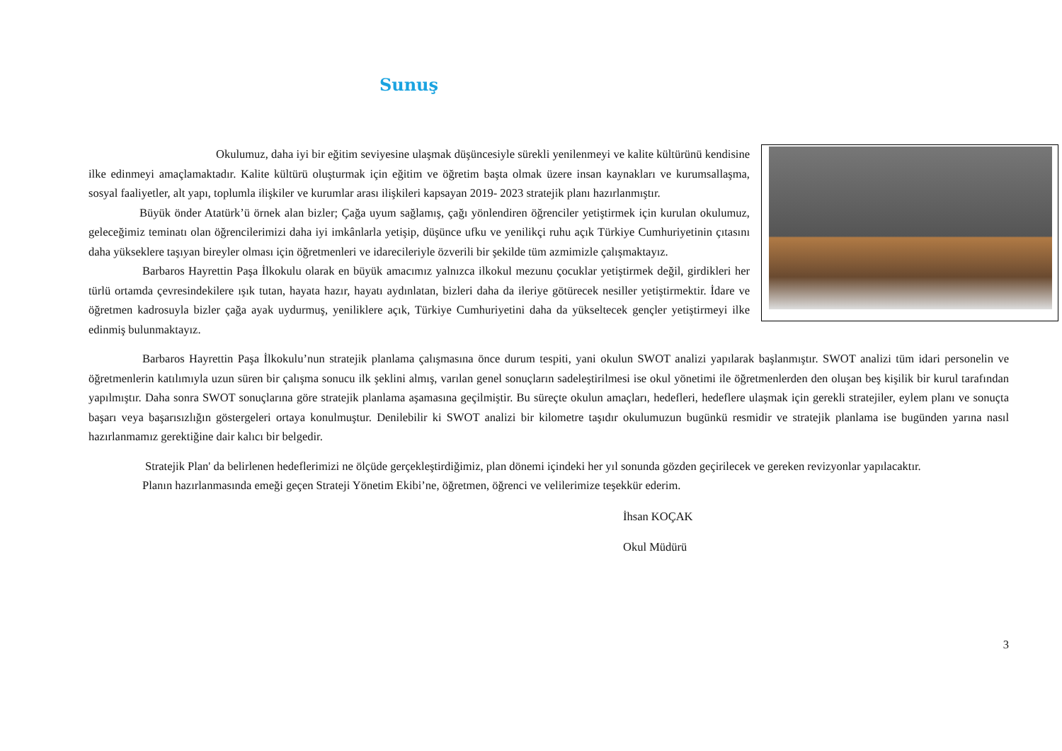Sunuş
Okulumuz, daha iyi bir eğitim seviyesine ulaşmak düşüncesiyle sürekli yenilenmeyi ve kalite kültürünü kendisine ilke edinmeyi amaçlamaktadır. Kalite kültürü oluşturmak için eğitim ve öğretim başta olmak üzere insan kaynakları ve kurumsallaşma, sosyal faaliyetler, alt yapı, toplumla ilişkiler ve kurumlar arası ilişkileri kapsayan 2019- 2023 stratejik planı hazırlanmıştır.
Büyük önder Atatürk’ü örnek alan bizler; Çağa uyum sağlamış, çağı yönlendiren öğrenciler yetiştirmek için kurulan okulumuz, geleceğimiz teminatı olan öğrencilerimizi daha iyi imkânlarla yetişip, düşünce ufku ve yenilikçi ruhu açık Türkiye Cumhuriyetinin çıtasını daha yükseklere taşıyan bireyler olması için öğretmenleri ve idarecileriyle özverili bir şekilde tüm azmimizle çalışmaktayız.
Barbaros Hayrettin Paşa İlkokulu olarak en büyük amacımız yalnızca ilkokul mezunu çocuklar yetiştirmek değil, girdikleri her türlü ortamda çevresindekilere ışık tutan, hayata hazır, hayatı aydınlatan, bizleri daha da ileriye götürecek nesiller yetiştirmektir. İdare ve öğretmen kadrosuyla bizler çağa ayak uydurmuş, yeniliklere açık, Türkiye Cumhuriyetini daha da yükseltecek gençler yetiştirmeyi ilke edinmiş bulunmaktayız.
Barbaros Hayrettin Paşa İlkokulu’nun stratejik planlama çalışmasına önce durum tespiti, yani okulun SWOT analizi yapılarak başlanmıştır. SWOT analizi tüm idari personelin ve öğretmenlerin katılımıyla uzun süren bir çalışma sonucu ilk şeklini almış, varılan genel sonuçların sadeleştirilmesi ise okul yönetimi ile öğretmenlerden den oluşan beş kişilik bir kurul tarafından yapılmıştır. Daha sonra SWOT sonuçlarına göre stratejik planlama aşamasına geçilmiştir. Bu süreçte okulun amaçları, hedefleri, hedeflere ulaşmak için gerekli stratejiler, eylem planı ve sonuçta başarı veya başarısızlığın göstergeleri ortaya konulmuştur. Denilebilir ki SWOT analizi bir kilometre taşıdır okulumuzun bugünkü resmidir ve stratejik planlama ise bugünden yarına nasıl hazırlanmamız gerektiğine dair kalıcı bir belgedir.
Stratejik Plan' da belirlenen hedeflerimizi ne ölçüde gerçekleştirdiğimiz, plan dönemi içindeki her yıl sonunda gözden geçirilecek ve gereken revizyonlar yapılacaktır.
Planın hazırlanmasında emeği geçen Strateji Yönetim Ekibi’ne, öğretmen, öğrenci ve velilerimize teşekkür ederim.
İhsan KOÇAK
Okul Müdürü
3